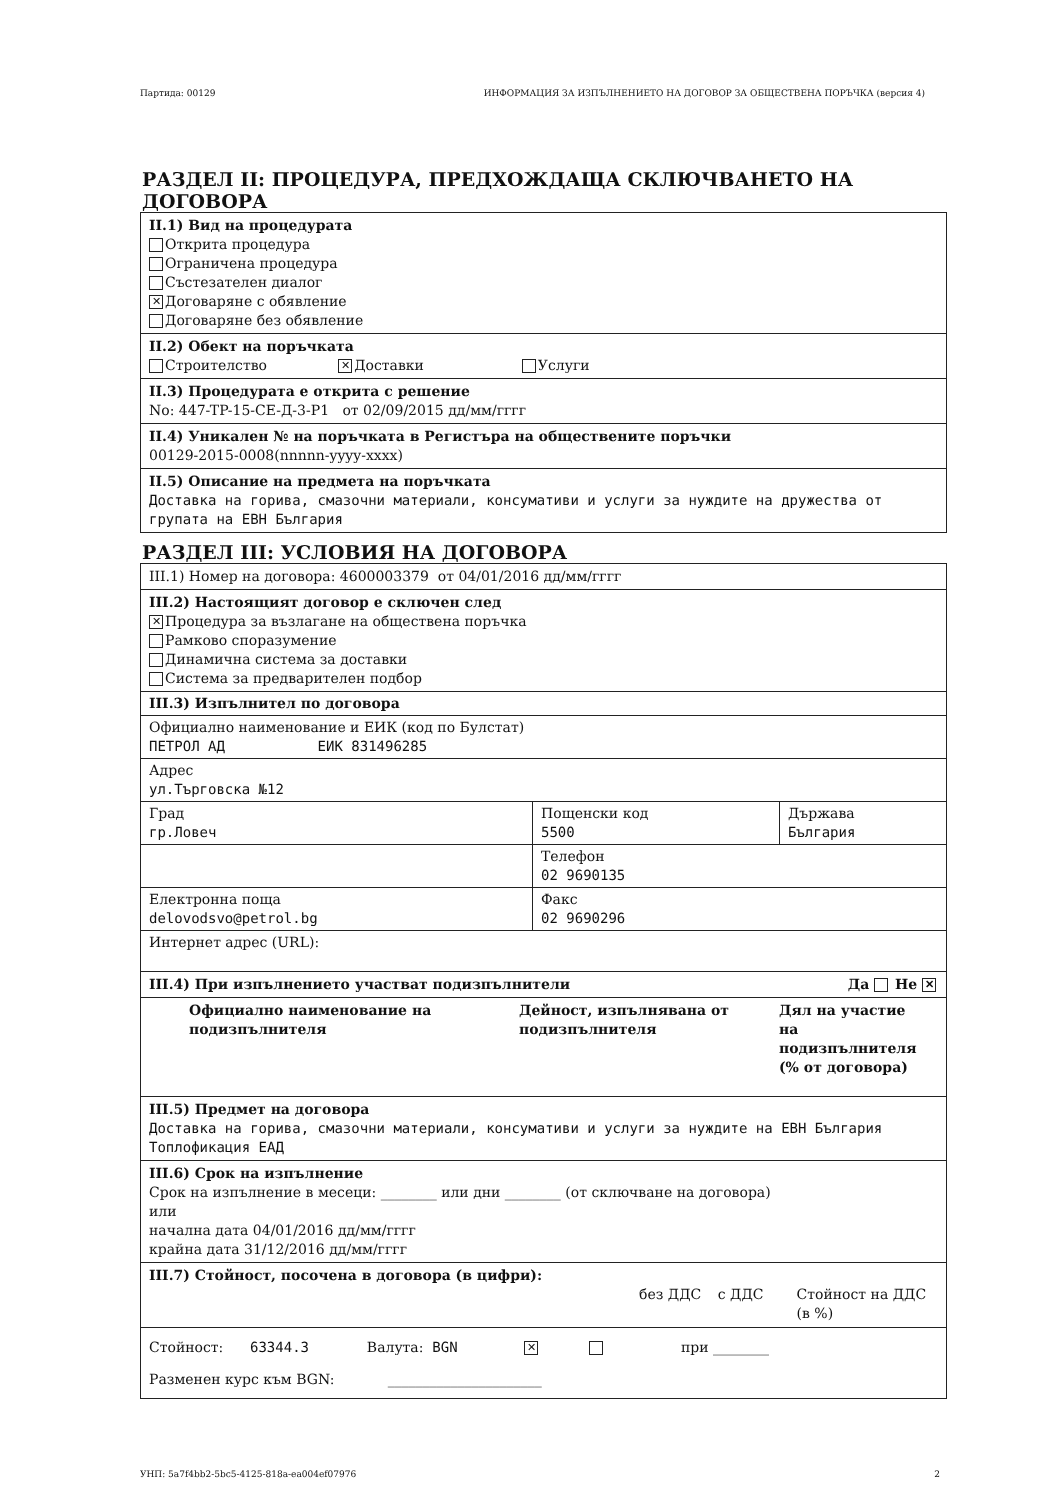Партида: 00129 ИНФОРМАЦИЯ ЗА ИЗПЪЛНЕНИЕТО НА ДОГОВОР ЗА ОБЩЕСТВЕНА ПОРЪЧКА (версия 4)
РАЗДЕЛ II: ПРОЦЕДУРА, ПРЕДХОЖДАЩА СКЛЮЧВАНЕТО НА ДОГОВОРА
II.1) Вид на процедурата
Открита процедура
Ограничена процедура
Състезателен диалог
✕ Договаряне с обявление
Договаряне без обявление
II.2) Обект на поръчката
Строителство ✕ Доставки Услуги
II.3) Процедурата е открита с решение
No: 447-TP-15-CE-Д-3-P1 от 02/09/2015 дд/мм/гггг
II.4) Уникален № на поръчката в Регистъра на обществените поръчки
00129-2015-0008(nnnnn-yyyy-xxxx)
II.5) Описание на предмета на поръчката
Доставка на горива, смазочни материали, консумативи и услуги за нуждите на дружества от групата на ЕВН България
РАЗДЕЛ III: УСЛОВИЯ НА ДОГОВОРА
III.1) Номер на договора: 4600003379 от 04/01/2016 дд/мм/гггг
III.2) Настоящият договор е сключен след
✕ Процедура за възлагане на обществена поръчка
Рамково споразумение
Динамична система за доставки
Система за предварителен подбор
| III.3) Изпълнител по договора | | |
| Официално наименование и ЕИК (код по Булстат) ПЕТРОЛ АД ЕИК 831496285 | | |
| Адрес ул.Търговска №12 | | |
| Град гр.Ловеч | Пощенски код 5500 | Държава България |
| | Телефон 02 9690135 | |
| Електронна поща delovodsvo@petrol.bg | Факс 02 9690296 | |
| Интернет адрес (URL): | | |
III.4) При изпълнението участват подизпълнители Да Не ✕
Официално наименование на подизпълнителя
Дейност, изпълнявана от подизпълнителя
Дял на участие на подизпълнителя (% от договора)
III.5) Предмет на договора
Доставка на горива, смазочни материали, консумативи и услуги за нуждите на ЕВН България Топлофикация ЕАД
III.6) Срок на изпълнение
Срок на изпълнение в месеци: ________ или дни ________ (от сключване на договора)
или
начална дата 04/01/2016 дд/мм/гггг
крайна дата 31/12/2016 дд/мм/гггг
III.7) Стойност, посочена в договора (в цифри):
без ДДС с ДДС Стойност на ДДС (в %)
Стойност: 63344.3 Валута: BGN ✕ при ________
Разменен курс към BGN: ______________________
УНП: 5a7f4bb2-5bc5-4125-818a-ea004ef07976 2